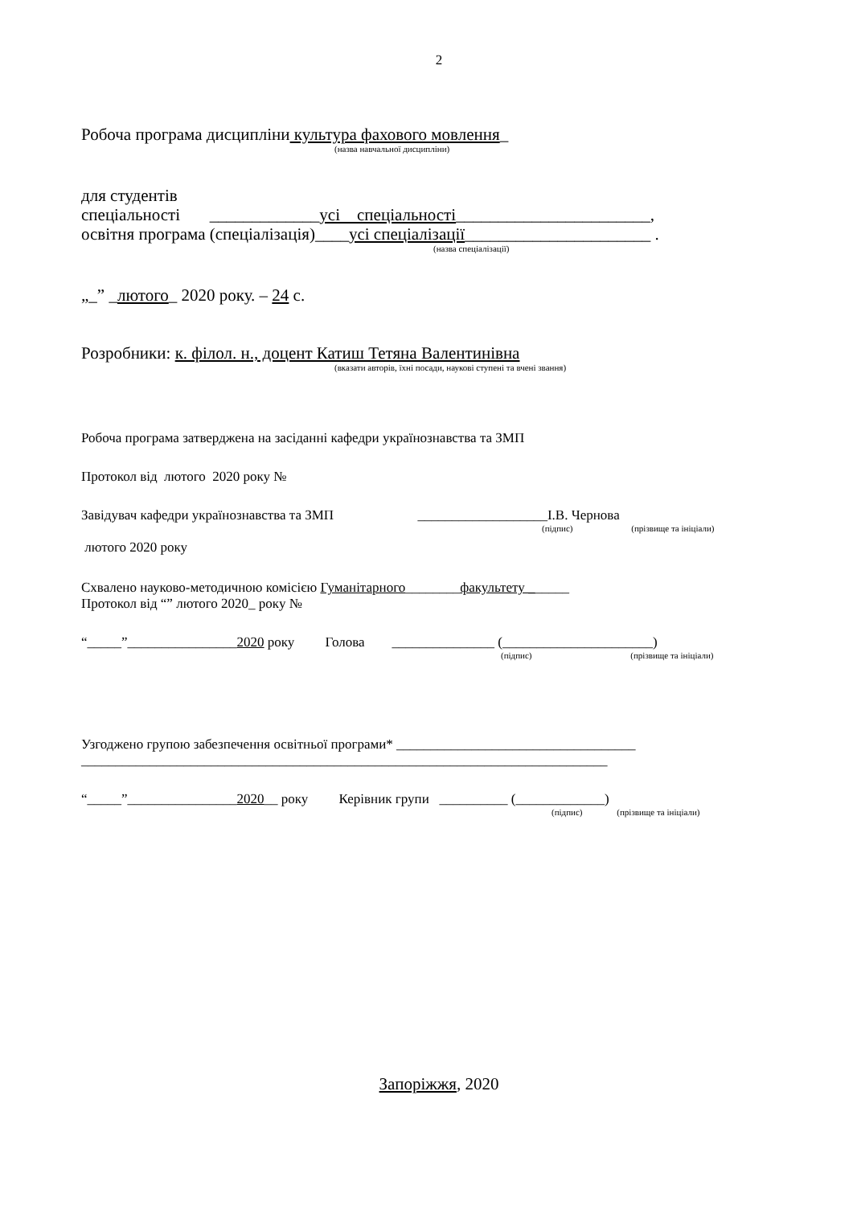2
Робоча програма дисципліни культура фахового мовлення_
(назва навчальної дисципліни)
для студентів
спеціальності _____________усі спеціальності_______________________,
освітня програма (спеціалізація)____усі спеціалізації______________________ .
(назва спеціалізації)
„_” _лютого_ 2020 року. – 24 с.
Розробники: к. філол. н., доцент Катиш Тетяна Валентинівна
(вказати авторів, їхні посади, наукові ступені та вчені звання)
Робоча програма затверджена на засіданні кафедри українознавства та ЗМП
Протокол від лютого 2020 року №
Завідувач кафедри українознавства та ЗМП ___________________І.В. Чернова
(підпис) (прізвище та ініціали)
лютого 2020 року
Схвалено науково-методичною комісією Гуманітарного________факультету ______
Протокол від “” лютого 2020_ року №
“_____”________________2020 року Голова _______________ (______________________)
(підпис) (прізвище та ініціали)
Узгоджено групою забезпечення освітньої програми* ___________________________________
_____________________________________________________________________________
“_____”________________2020__ року Керівник групи __________ (_____________)
(підпис) (прізвище та ініціали)
Запоріжжя, 2020